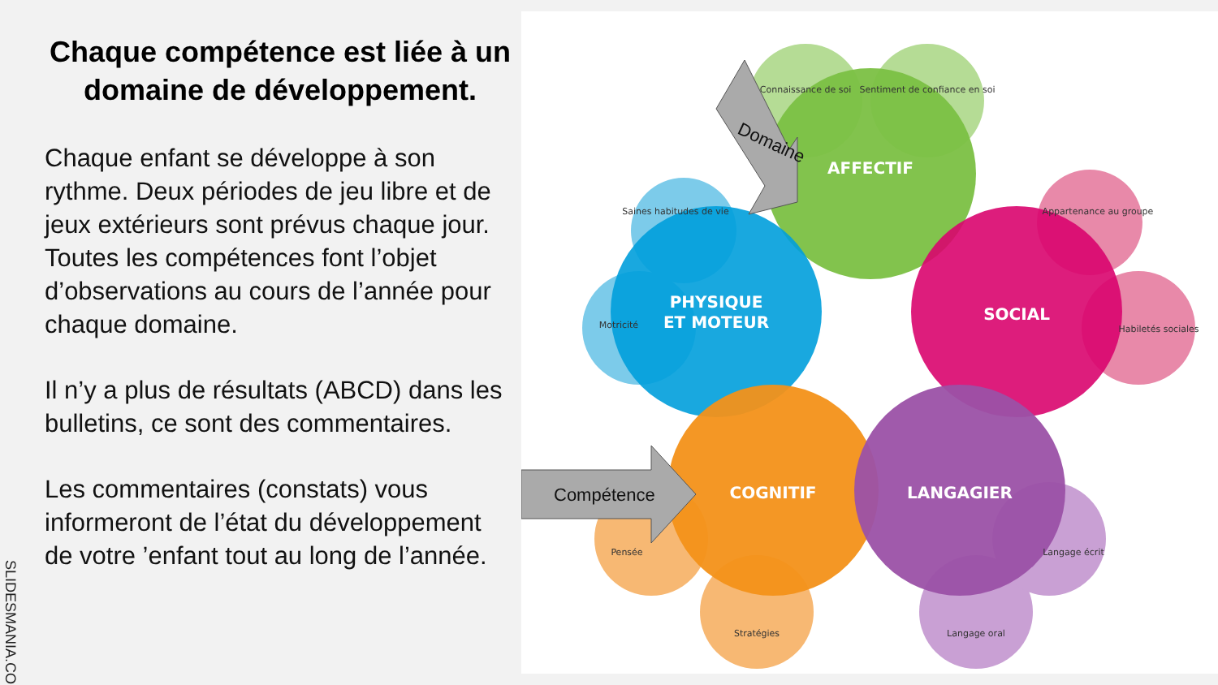Chaque compétence est liée à un domaine de développement.
Chaque enfant se développe à son rythme. Deux périodes de jeu libre et de jeux extérieurs sont prévus chaque jour. Toutes les compétences font l’objet d’observations au cours de l’année pour chaque domaine.
Il n’y a plus de résultats (ABCD) dans les bulletins, ce sont des commentaires.
Les commentaires (constats) vous informeront de l’état du développement de votre ’enfant tout au long de l’année.
SLIDESMANIA.COM
AFFECTIF
PHYSIQUE
ET MOTEUR
SOCIAL
COGNITIF
LANGAGIER
Connaissance de soi
Sentiment de confiance en soi
Saines habitudes de vie
Motricité
Appartenance au groupe
Habiletés sociales
Pensée
Stratégies
Langage oral
Langage écrit
Domaine
Compétence